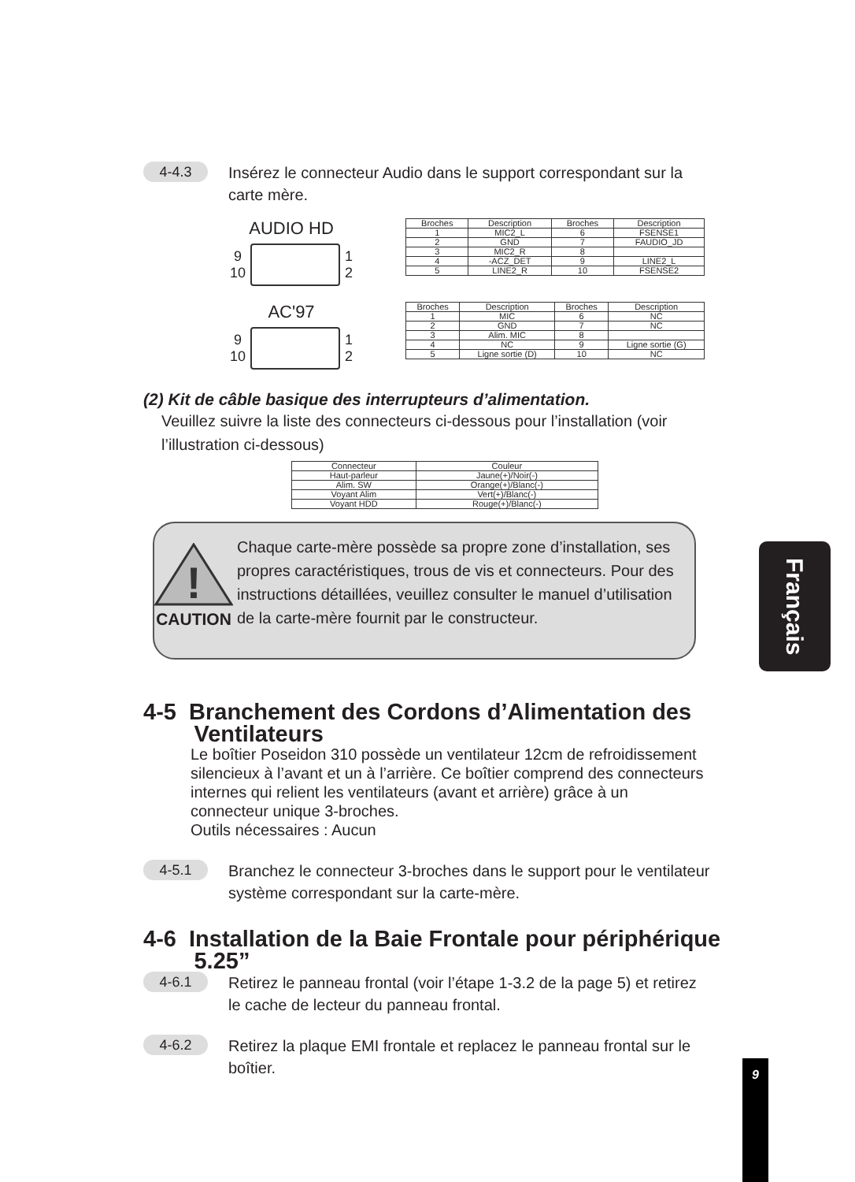4-4.3
Insérez le connecteur Audio dans le support correspondant sur la carte mère.
AUDIO HD
9
10
1
2
| Broches | Description | Broches | Description |
| 1 | MIC2_L | 6 | FSENSE1 |
| 2 | GND | 7 | FAUDIO_JD |
| 3 | MIC2_R | 8 | |
| 4 | -ACZ_DET | 9 | LINE2_L |
| 5 | LINE2_R | 10 | FSENSE2 |
AC'97
9
10
1
2
| Broches | Description | Broches | Description |
| 1 | MIC | 6 | NC |
| 2 | GND | 7 | NC |
| 3 | Alim. MIC | 8 | |
| 4 | NC | 9 | Ligne sortie (G) |
| 5 | Ligne sortie (D) | 10 | NC |
(2) Kit de câble basique des interrupteurs d’alimentation.
Veuillez suivre la liste des connecteurs ci-dessous pour l’installation (voir l’illustration ci-dessous)
| Connecteur | Couleur |
| Haut-parleur | Jaune(+)/Noir(-) |
| Alim. SW | Orange(+)/Blanc(-) |
| Voyant Alim | Vert(+)/Blanc(-) |
| Voyant HDD | Rouge(+)/Blanc(-) |
!
CAUTION
Chaque carte-mère possède sa propre zone d’installation, ses propres caractéristiques, trous de vis et connecteurs. Pour des instructions détaillées, veuillez consulter le manuel d’utilisation de la carte-mère fournit par le constructeur.
4-5 Branchement des Cordons d’Alimentation des
Ventilateurs
Le boîtier Poseidon 310 possède un ventilateur 12cm de refroidissement silencieux à l’avant et un à l’arrière. Ce boîtier comprend des connecteurs internes qui relient les ventilateurs (avant et arrière) grâce à un connecteur unique 3-broches.
Outils nécessaires : Aucun
4-5.1
Branchez le connecteur 3-broches dans le support pour le ventilateur système correspondant sur la carte-mère.
4-6 Installation de la Baie Frontale pour périphérique
5.25”
4-6.1
Retirez le panneau frontal (voir l’étape 1-3.2 de la page 5) et retirez le cache de lecteur du panneau frontal.
4-6.2
Retirez la plaque EMI frontale et replacez le panneau frontal sur le boîtier.
Français
9